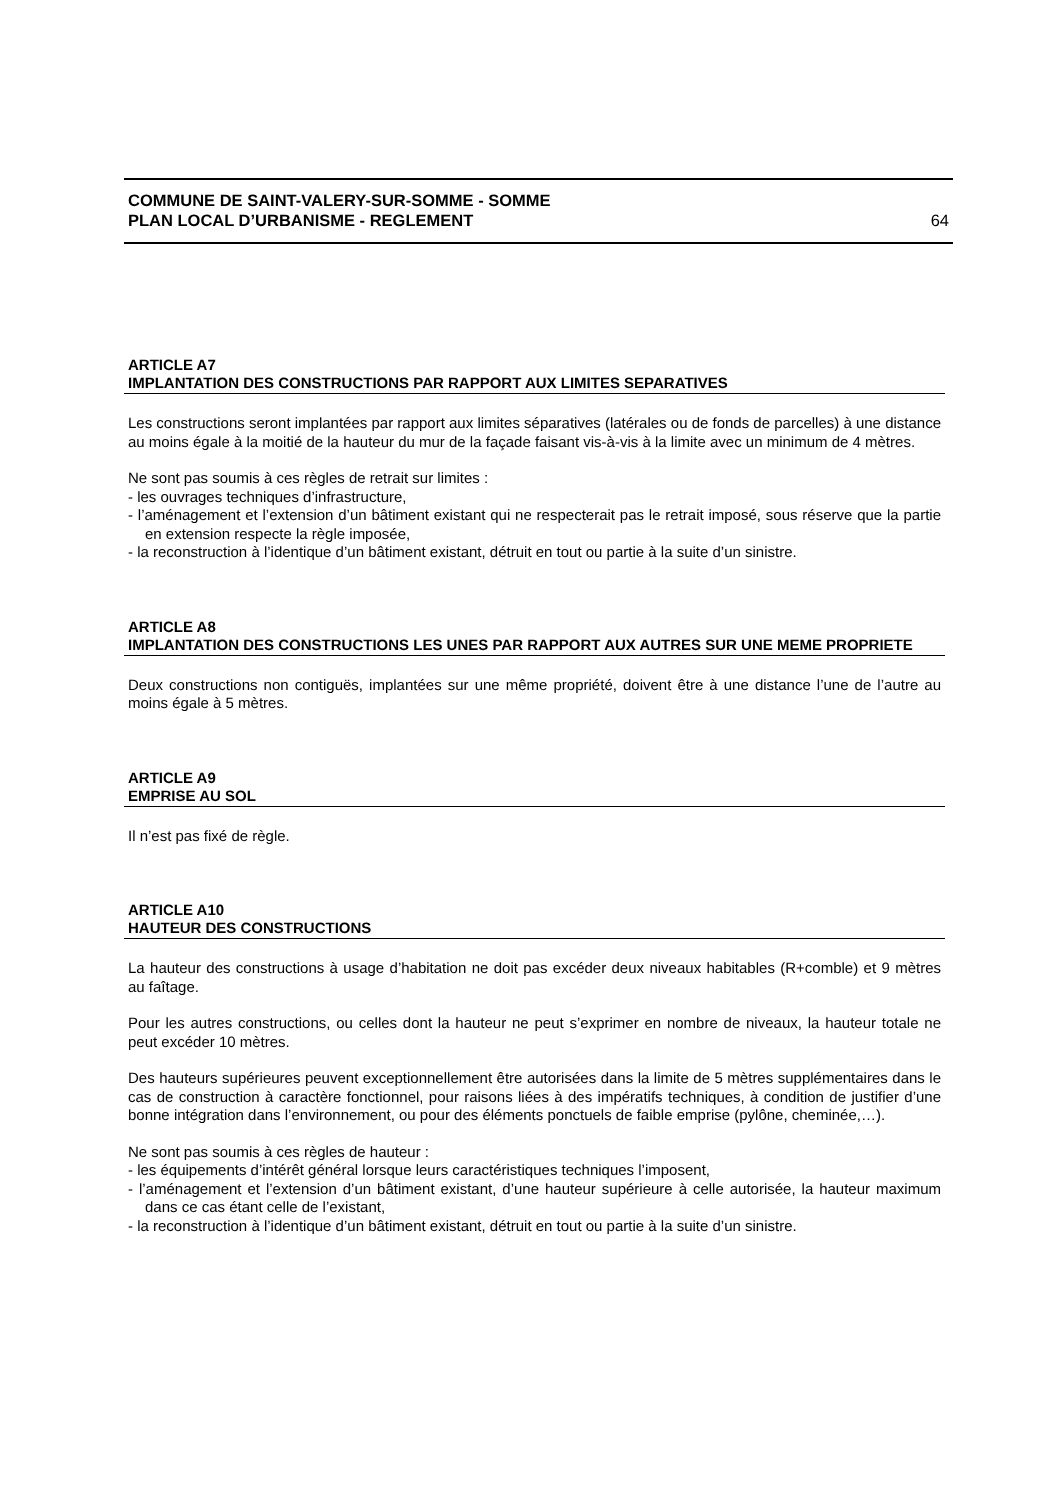COMMUNE DE SAINT-VALERY-SUR-SOMME - SOMME
PLAN LOCAL D’URBANISME - REGLEMENT 64
ARTICLE A7
IMPLANTATION DES CONSTRUCTIONS PAR RAPPORT AUX LIMITES SEPARATIVES
Les constructions seront implantées par rapport aux limites séparatives (latérales ou de fonds de parcelles) à une distance au moins égale à la moitié de la hauteur du mur de la façade faisant vis-à-vis à la limite avec un minimum de 4 mètres.
Ne sont pas soumis à ces règles de retrait sur limites :
- les ouvrages techniques d’infrastructure,
- l’aménagement et l’extension d’un bâtiment existant qui ne respecterait pas le retrait imposé, sous réserve que la partie en extension respecte la règle imposée,
- la reconstruction à l’identique d’un bâtiment existant, détruit en tout ou partie à la suite d’un sinistre.
ARTICLE A8
IMPLANTATION DES CONSTRUCTIONS LES UNES PAR RAPPORT AUX AUTRES SUR UNE MEME PROPRIETE
Deux constructions non contiguës, implantées sur une même propriété, doivent être à une distance l’une de l’autre au moins égale à 5 mètres.
ARTICLE A9
EMPRISE AU SOL
Il n’est pas fixé de règle.
ARTICLE A10
HAUTEUR DES CONSTRUCTIONS
La hauteur des constructions à usage d’habitation ne doit pas excéder deux niveaux habitables (R+comble) et 9 mètres au faîtage.
Pour les autres constructions, ou celles dont la hauteur ne peut s’exprimer en nombre de niveaux, la hauteur totale ne peut excéder 10 mètres.
Des hauteurs supérieures peuvent exceptionnellement être autorisées dans la limite de 5 mètres supplémentaires dans le cas de construction à caractère fonctionnel, pour raisons liées à des impératifs techniques, à condition de justifier d’une bonne intégration dans l’environnement, ou pour des éléments ponctuels de faible emprise (pylône, cheminée,…).
Ne sont pas soumis à ces règles de hauteur :
- les équipements d’intérêt général lorsque leurs caractéristiques techniques l’imposent,
- l’aménagement et l’extension d’un bâtiment existant, d’une hauteur supérieure à celle autorisée, la hauteur maximum dans ce cas étant celle de l’existant,
- la reconstruction à l’identique d’un bâtiment existant, détruit en tout ou partie à la suite d’un sinistre.